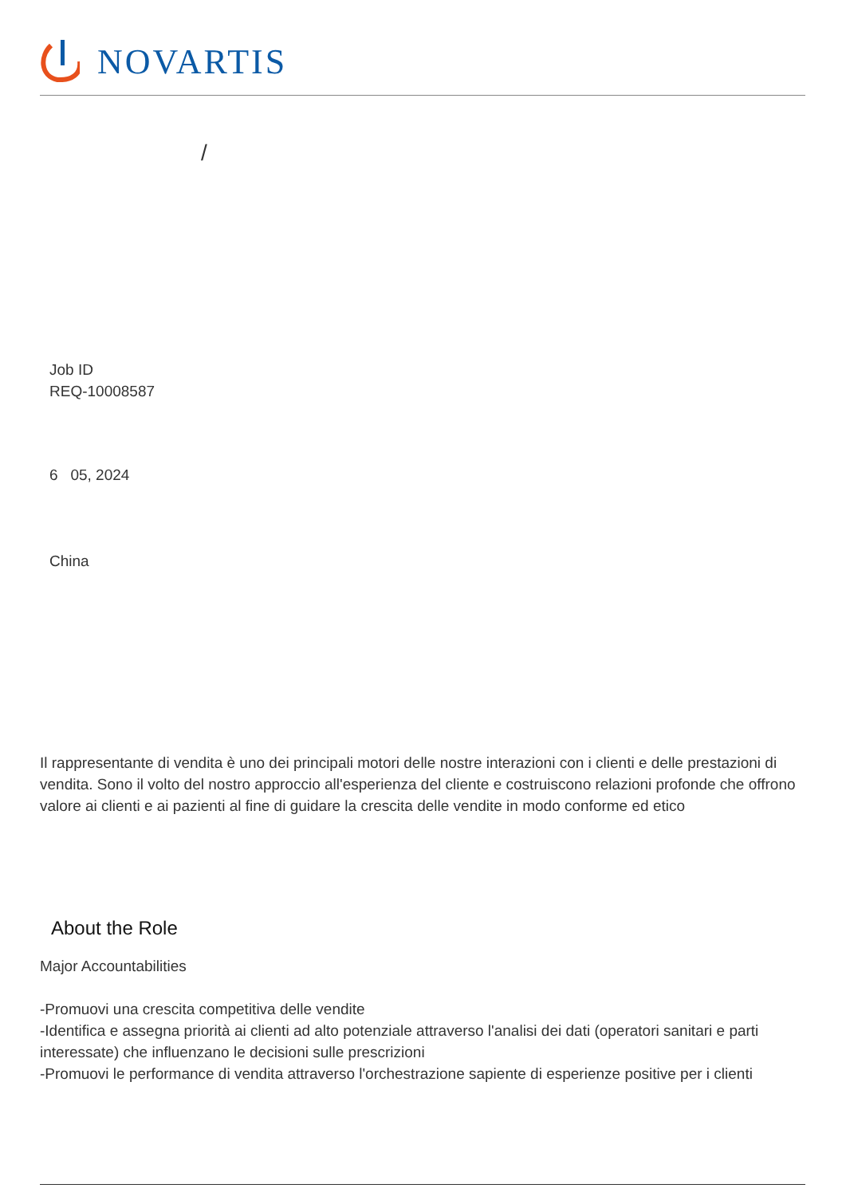NOVARTIS
/
Job ID
REQ-10008587
6 05, 2024
China
Il rappresentante di vendita è uno dei principali motori delle nostre interazioni con i clienti e delle prestazioni di vendita. Sono il volto del nostro approccio all'esperienza del cliente e costruiscono relazioni profonde che offrono valore ai clienti e ai pazienti al fine di guidare la crescita delle vendite in modo conforme ed etico
About the Role
Major Accountabilities
-Promuovi una crescita competitiva delle vendite
-Identifica e assegna priorità ai clienti ad alto potenziale attraverso l'analisi dei dati (operatori sanitari e parti interessate) che influenzano le decisioni sulle prescrizioni
-Promuovi le performance di vendita attraverso l'orchestrazione sapiente di esperienze positive per i clienti